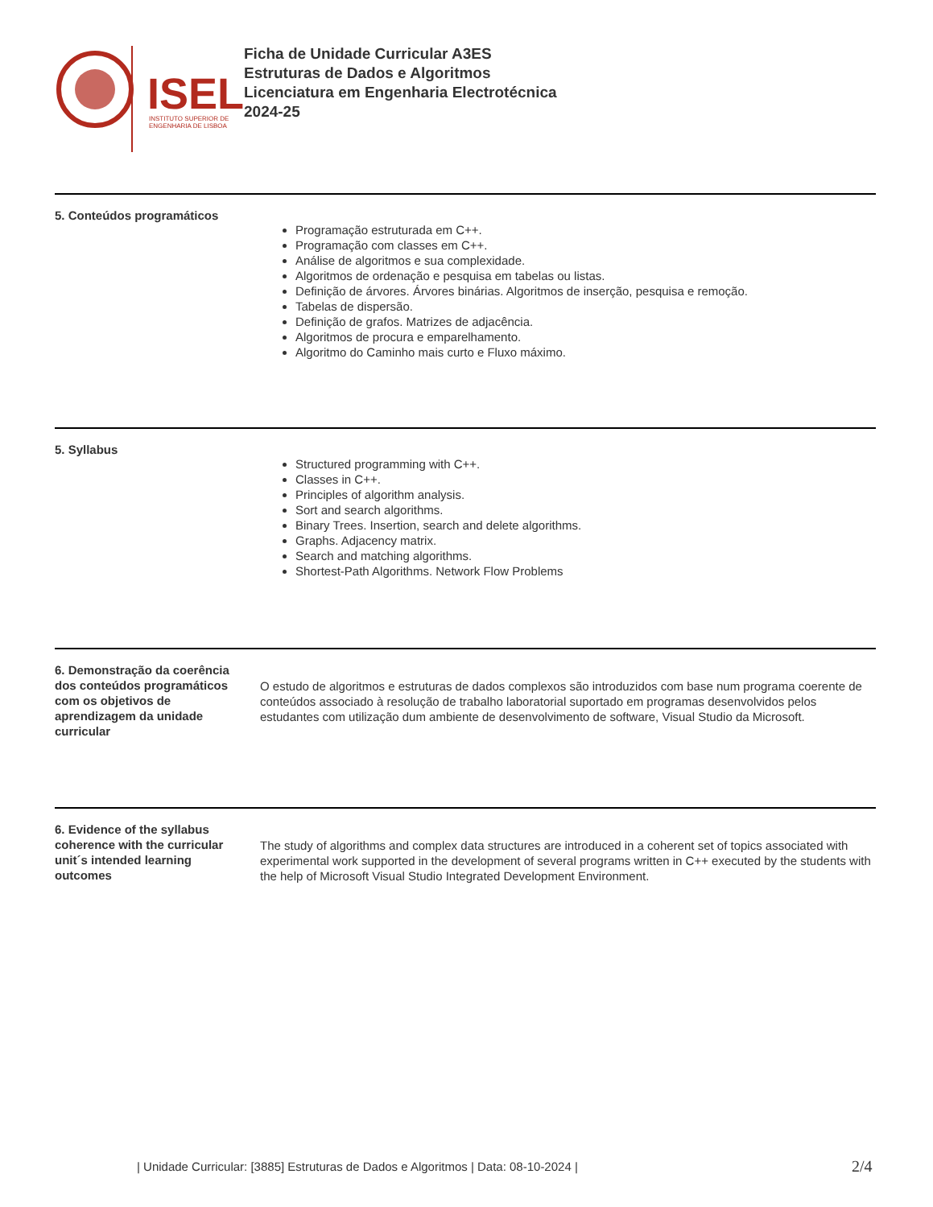ISEL
INSTITUTO SUPERIOR DE
ENGENHARIA DE LISBOA
Ficha de Unidade Curricular A3ES
Estruturas de Dados e Algoritmos
Licenciatura em Engenharia Electrotécnica
2024-25
5. Conteúdos programáticos
Programação estruturada em C++.
Programação com classes em C++.
Análise de algoritmos e sua complexidade.
Algoritmos de ordenação e pesquisa em tabelas ou listas.
Definição de árvores. Árvores binárias. Algoritmos de inserção, pesquisa e remoção.
Tabelas de dispersão.
Definição de grafos. Matrizes de adjacência.
Algoritmos de procura e emparelhamento.
Algoritmo do Caminho mais curto e Fluxo máximo.
5. Syllabus
Structured programming with C++.
Classes in C++.
Principles of algorithm analysis.
Sort and search algorithms.
Binary Trees. Insertion, search and delete algorithms.
Graphs. Adjacency matrix.
Search and matching algorithms.
Shortest-Path Algorithms. Network Flow Problems
6. Demonstração da coerência dos conteúdos programáticos com os objetivos de aprendizagem da unidade curricular
O estudo de algoritmos e estruturas de dados complexos são introduzidos com base num programa coerente de conteúdos associado à resolução de trabalho laboratorial suportado em programas desenvolvidos pelos estudantes com utilização dum ambiente de desenvolvimento de software, Visual Studio da Microsoft.
6. Evidence of the syllabus coherence with the curricular unit´s intended learning outcomes
The study of algorithms and complex data structures are introduced in a coherent set of topics associated with experimental work supported in the development of several programs written in C++ executed by the students with the help of Microsoft Visual Studio Integrated Development Environment.
| Unidade Curricular: [3885] Estruturas de Dados e Algoritmos | Data: 08-10-2024 |
2/4